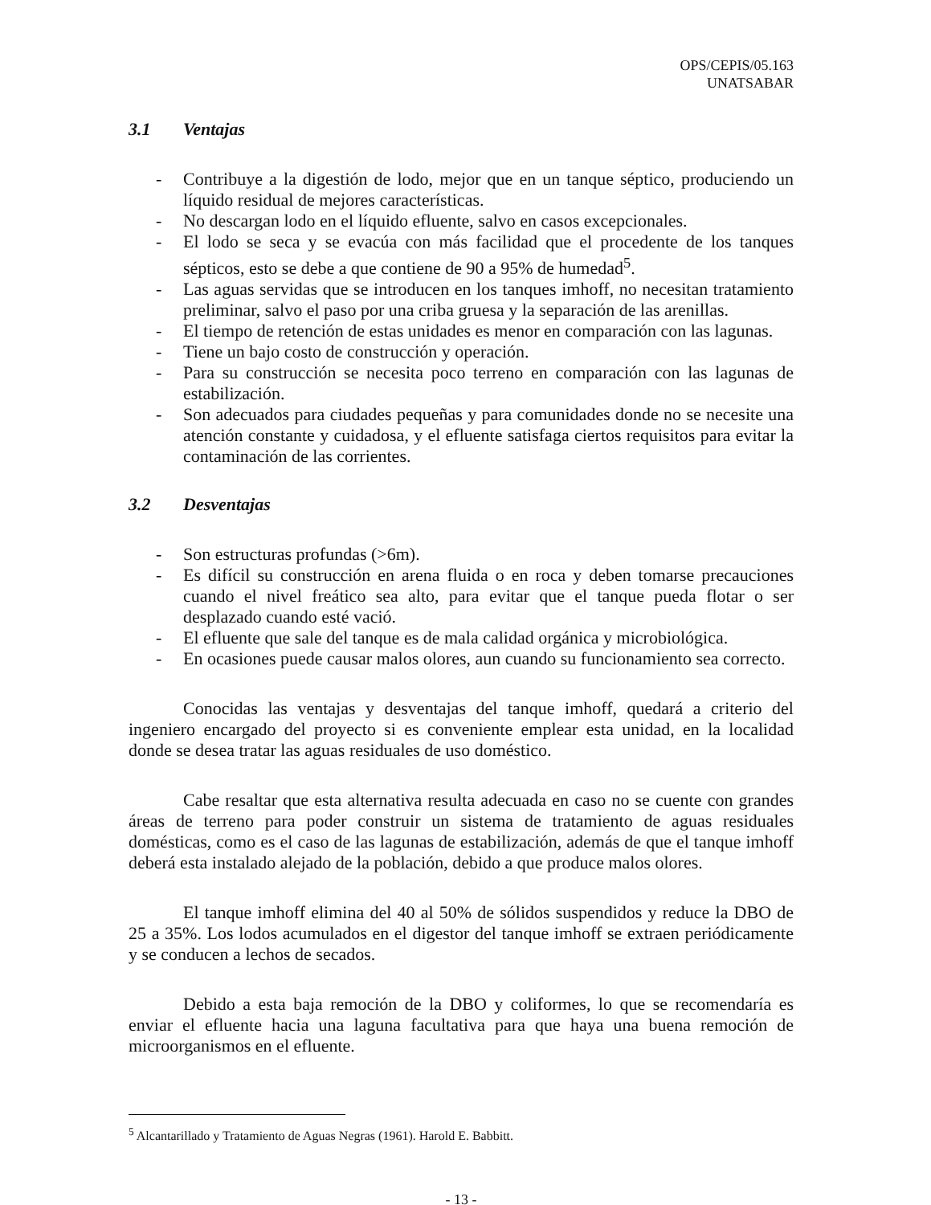OPS/CEPIS/05.163
UNATSABAR
3.1 Ventajas
- Contribuye a la digestión de lodo, mejor que en un tanque séptico, produciendo un líquido residual de mejores características.
- No descargan lodo en el líquido efluente, salvo en casos excepcionales.
- El lodo se seca y se evacúa con más facilidad que el procedente de los tanques sépticos, esto se debe a que contiene de 90 a 95% de humedad<sup>5</sup>.
- Las aguas servidas que se introducen en los tanques imhoff, no necesitan tratamiento preliminar, salvo el paso por una criba gruesa y la separación de las arenillas.
- El tiempo de retención de estas unidades es menor en comparación con las lagunas.
- Tiene un bajo costo de construcción y operación.
- Para su construcción se necesita poco terreno en comparación con las lagunas de estabilización.
- Son adecuados para ciudades pequeñas y para comunidades donde no se necesite una atención constante y cuidadosa, y el efluente satisfaga ciertos requisitos para evitar la contaminación de las corrientes.
3.2 Desventajas
- Son estructuras profundas (>6m).
- Es difícil su construcción en arena fluida o en roca y deben tomarse precauciones cuando el nivel freático sea alto, para evitar que el tanque pueda flotar o ser desplazado cuando esté vació.
- El efluente que sale del tanque es de mala calidad orgánica y microbiológica.
- En ocasiones puede causar malos olores, aun cuando su funcionamiento sea correcto.
Conocidas las ventajas y desventajas del tanque imhoff, quedará a criterio del ingeniero encargado del proyecto si es conveniente emplear esta unidad, en la localidad donde se desea tratar las aguas residuales de uso doméstico.
Cabe resaltar que esta alternativa resulta adecuada en caso no se cuente con grandes áreas de terreno para poder construir un sistema de tratamiento de aguas residuales domésticas, como es el caso de las lagunas de estabilización, además de que el tanque imhoff deberá esta instalado alejado de la población, debido a que produce malos olores.
El tanque imhoff elimina del 40 al 50% de sólidos suspendidos y reduce la DBO de 25 a 35%. Los lodos acumulados en el digestor del tanque imhoff se extraen periódicamente y se conducen a lechos de secados.
Debido a esta baja remoción de la DBO y coliformes, lo que se recomendaría es enviar el efluente hacia una laguna facultativa para que haya una buena remoción de microorganismos en el efluente.
<sup>5</sup> Alcantarillado y Tratamiento de Aguas Negras (1961). Harold E. Babbitt.
- 13 -